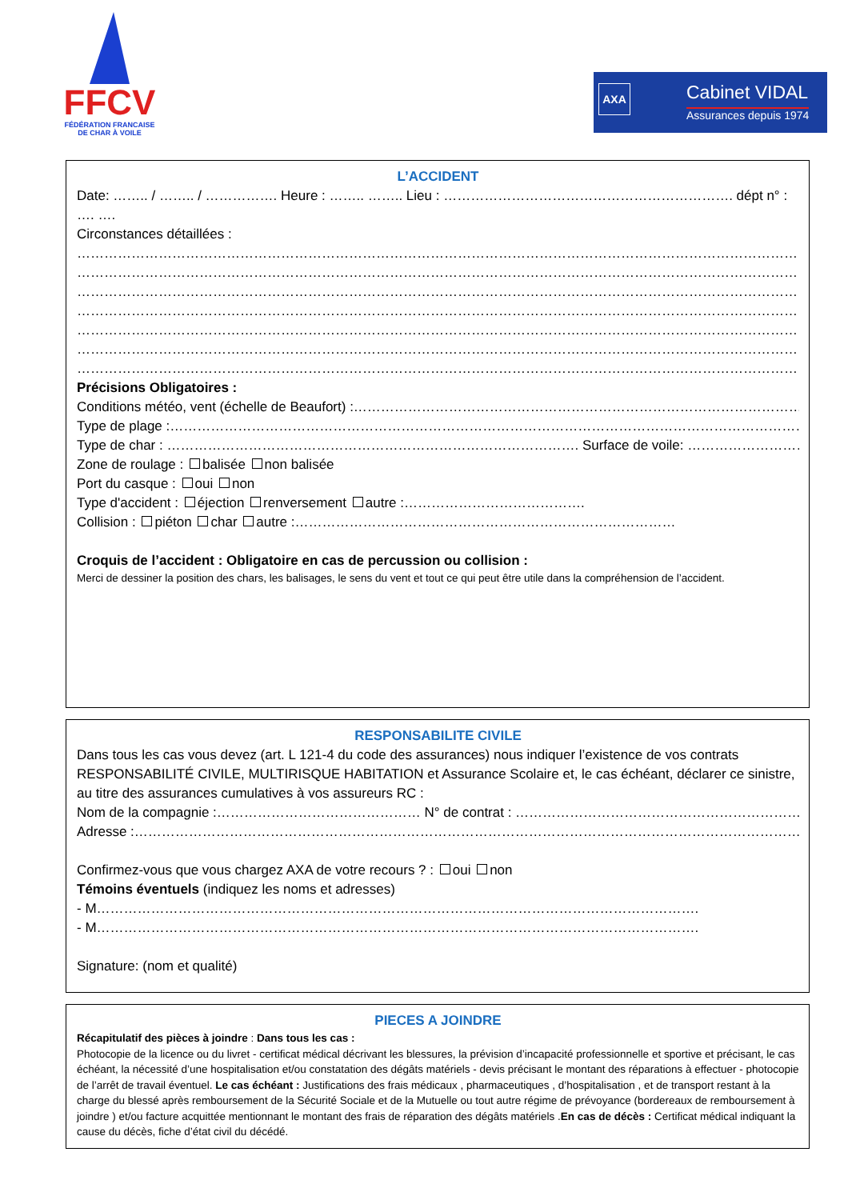FFCV
FÉDÉRATION FRANCAISE
DE CHAR À VOILE
AXA Cabinet VIDAL
Assurances depuis 1974
L’ACCIDENT
Date: …….. / …….. / ……………. Heure : …….. …….. Lieu : ………………………………………………………. dépt n° : …. ….
Circonstances détaillées :
………………………………………………………………………………………………………………………………………………………………………………
………………………………………………………………………………………………………………………………………………………………………………
………………………………………………………………………………………………………………………………………………………………………………
………………………………………………………………………………………………………………………………………………………………………………
………………………………………………………………………………………………………………………………………………………………………………
………………………………………………………………………………………………………………………………………………………………………………
………………………………………………………………………………………………………………………………………………………………………………
Précisions Obligatoires :
Conditions météo, vent (échelle de Beaufort) :……………………………………………………………………………………………………
Type de plage :………………………………………………………………………………………………………………………………………………
Type de char : ………………………………………………………………………………. Surface de voile: ………………………………………
Zone de roulage : balisée non balisée
Port du casque : oui non
Type d'accident : éjection renversement autre :………………………………….
Collision : piéton char autre :…………………………………………………………………………
Croquis de l’accident : Obligatoire en cas de percussion ou collision :
Merci de dessiner la position des chars, les balisages, le sens du vent et tout ce qui peut être utile dans la compréhension de l’accident.
RESPONSABILITE CIVILE
Dans tous les cas vous devez (art. L 121-4 du code des assurances) nous indiquer l’existence de vos contrats RESPONSABILITÉ CIVILE, MULTIRISQUE HABITATION et Assurance Scolaire et, le cas échéant, déclarer ce sinistre, au titre des assurances cumulatives à vos assureurs RC :
Nom de la compagnie :……………………………………… N° de contrat : ……………………………………………………………
Adresse :…………………………………………………………………………………………………………………………………………
Confirmez-vous que vous chargez AXA de votre recours ? : oui non
Témoins éventuels (indiquez les noms et adresses)
- M…………………………………………………………………………………………………………………….
- M…………………………………………………………………………………………………………………….
Signature: (nom et qualité)
PIECES A JOINDRE
Récapitulatif des pièces à joindre : Dans tous les cas :
Photocopie de la licence ou du livret - certificat médical décrivant les blessures, la prévision d’incapacité professionnelle et sportive et précisant, le cas échéant, la nécessité d’une hospitalisation et/ou constatation des dégâts matériels - devis précisant le montant des réparations à effectuer - photocopie de l’arrêt de travail éventuel. Le cas échéant : Justifications des frais médicaux , pharmaceutiques , d’hospitalisation , et de transport restant à la charge du blessé après remboursement de la Sécurité Sociale et de la Mutuelle ou tout autre régime de prévoyance (bordereaux de remboursement à joindre ) et/ou facture acquittée mentionnant le montant des frais de réparation des dégâts matériels .En cas de décès : Certificat médical indiquant la cause du décès, fiche d’état civil du décédé.